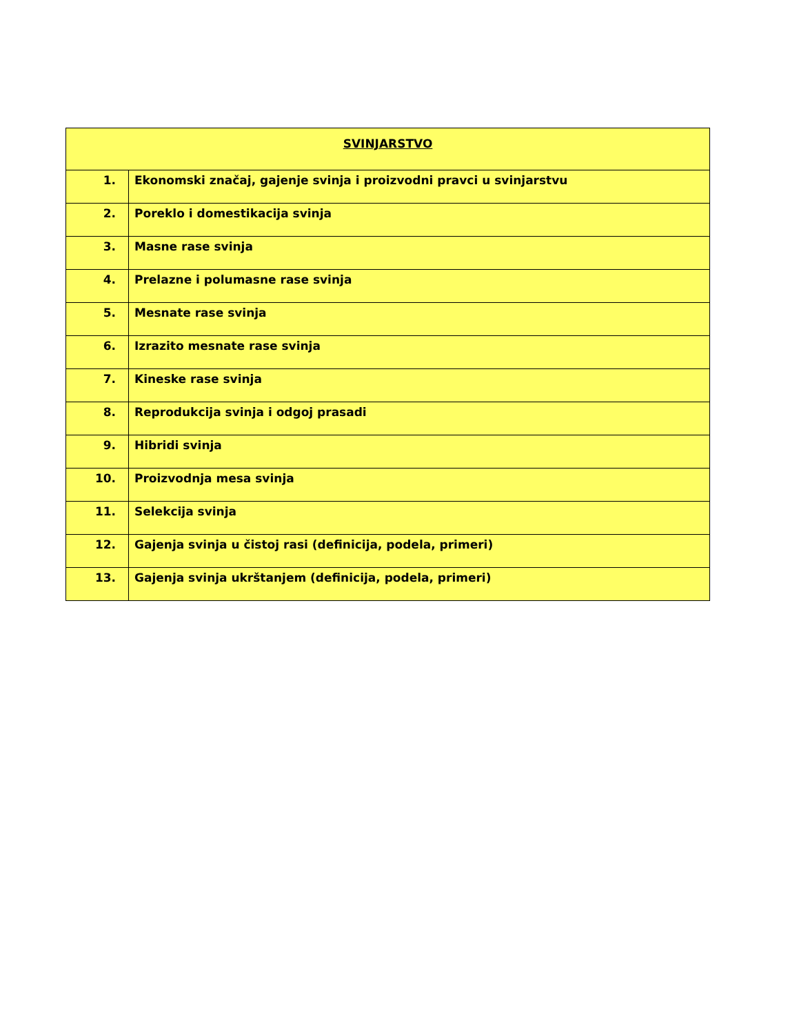| SVINJARSTVO | |
| --- | --- |
| 1. | Ekonomski značaj, gajenje svinja i proizvodni pravci u svinjarstvu |
| 2. | Poreklo i domestikacija svinja |
| 3. | Masne rase svinja |
| 4. | Prelazne i polumasne rase svinja |
| 5. | Mesnate rase svinja |
| 6. | Izrazito mesnate rase svinja |
| 7. | Kineske rase svinja |
| 8. | Reprodukcija svinja i odgoj prasadi |
| 9. | Hibridi svinja |
| 10. | Proizvodnja mesa svinja |
| 11. | Selekcija svinja |
| 12. | Gajenja svinja u čistoj rasi (definicija, podela, primeri) |
| 13. | Gajenja svinja ukrštanjem (definicija, podela, primeri) |